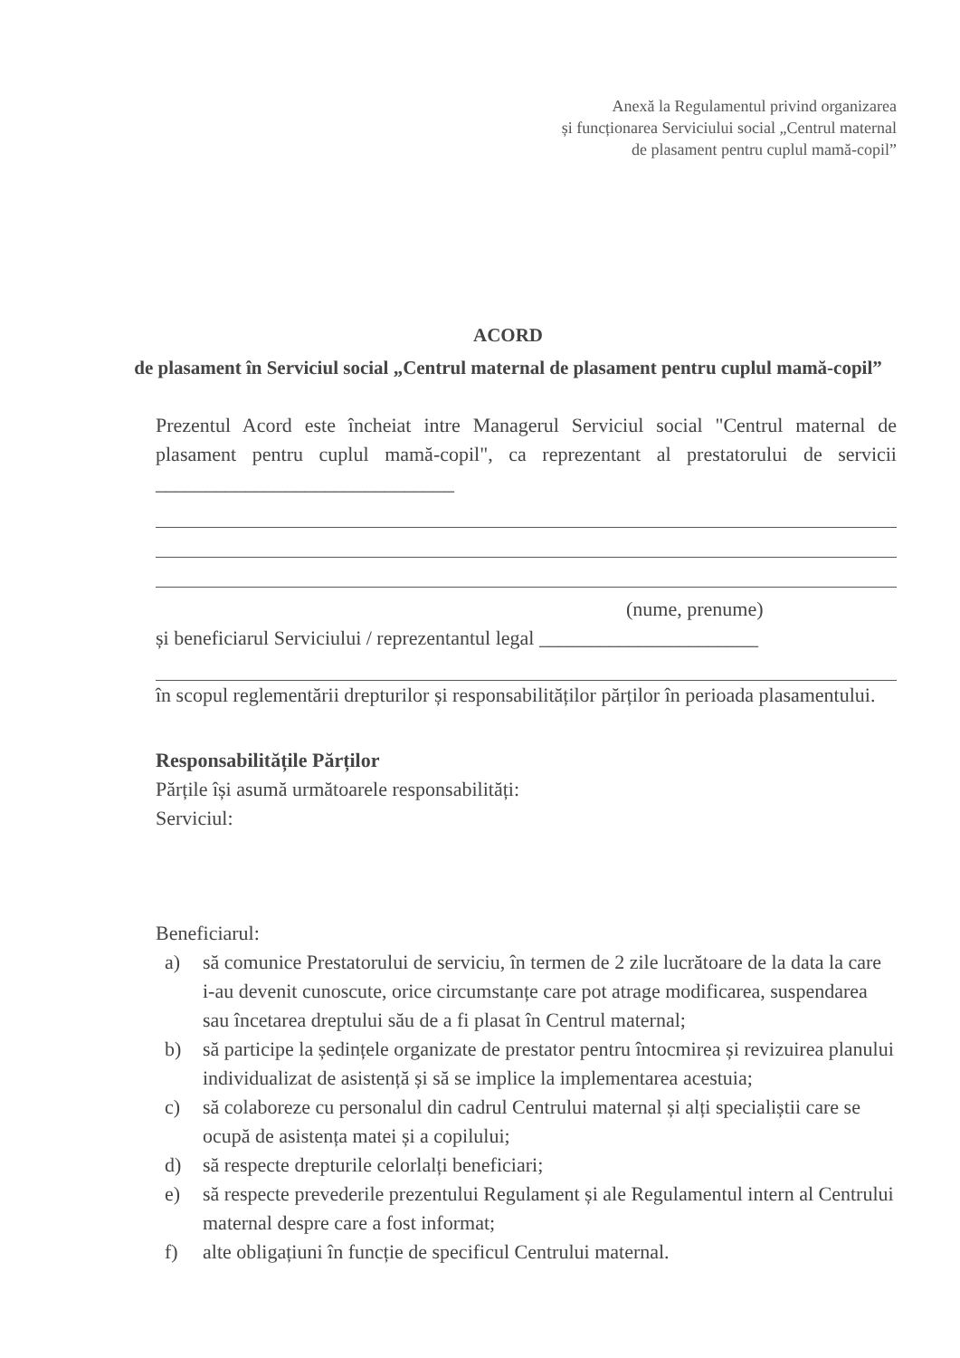Anexă la Regulamentul privind organizarea
și funcționarea Serviciului social „Centrul maternal
de plasament pentru cuplul mamă-copil”
ACORD
de plasament în Serviciul social „Centrul maternal de plasament pentru cuplul mamă-copil”
Prezentul Acord este încheiat intre Managerul Serviciul social "Centrul maternal de plasament pentru cuplul mamă-copil", ca reprezentant al prestatorului de servicii ______________________________
(nume, prenume)
și beneficiarul Serviciului / reprezentantul legal ______________________
în scopul reglementării drepturilor și responsabilităților părților în perioada plasamentului.
Responsabilitățile Părților
Părțile își asumă următoarele responsabilități:
Serviciul:
Beneficiarul:
a) să comunice Prestatorului de serviciu, în termen de 2 zile lucrătoare de la data la care i-au devenit cunoscute, orice circumstanțe care pot atrage modificarea, suspendarea sau încetarea dreptului său de a fi plasat în Centrul maternal;
b) să participe la ședințele organizate de prestator pentru întocmirea și revizuirea planului individualizat de asistență și să se implice la implementarea acestuia;
c) să colaboreze cu personalul din cadrul Centrului maternal și alți specialiștii care se ocupă de asistența matei și a copilului;
d) să respecte drepturile celorlalți beneficiari;
e) să respecte prevederile prezentului Regulament și ale Regulamentul intern al Centrului maternal despre care a fost informat;
f) alte obligațiuni în funcție de specificul Centrului maternal.